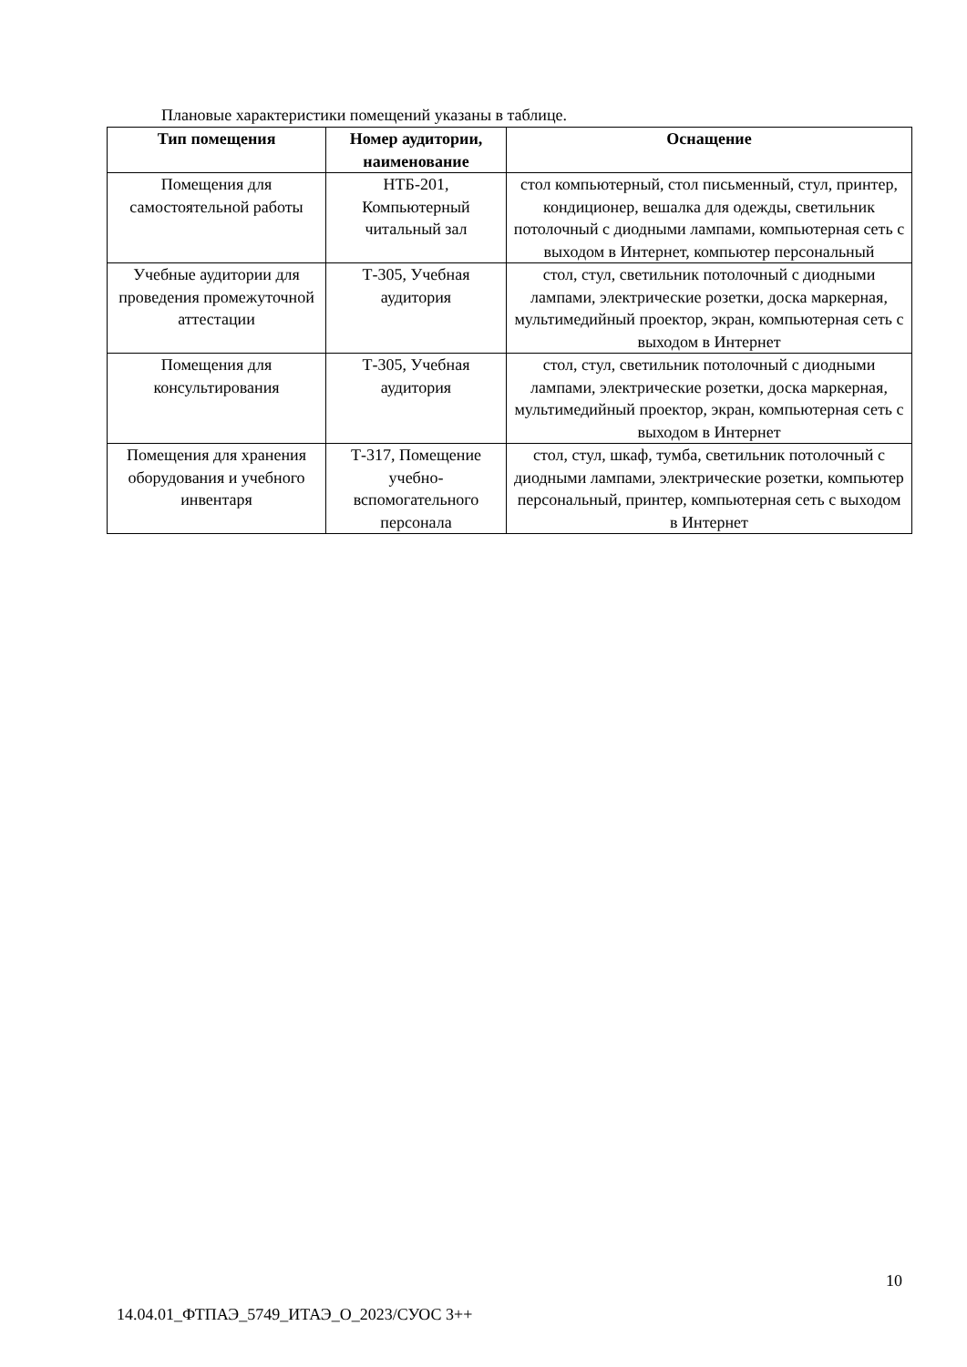Плановые характеристики помещений указаны в таблице.
| Тип помещения | Номер аудитории, наименование | Оснащение |
| --- | --- | --- |
| Помещения для самостоятельной работы | НТБ-201, Компьютерный читальный зал | стол компьютерный, стол письменный, стул, принтер, кондиционер, вешалка для одежды, светильник потолочный с диодными лампами, компьютерная сеть с выходом в Интернет, компьютер персональный |
| Учебные аудитории для проведения промежуточной аттестации | Т-305, Учебная аудитория | стол, стул, светильник потолочный с диодными лампами, электрические розетки, доска маркерная, мультимедийный проектор, экран, компьютерная сеть с выходом в Интернет |
| Помещения для консультирования | Т-305, Учебная аудитория | стол, стул, светильник потолочный с диодными лампами, электрические розетки, доска маркерная, мультимедийный проектор, экран, компьютерная сеть с выходом в Интернет |
| Помещения для хранения оборудования и учебного инвентаря | Т-317, Помещение учебно-вспомогательного персонала | стол, стул, шкаф, тумба, светильник потолочный с диодными лампами, электрические розетки, компьютер персональный, принтер, компьютерная сеть с выходом в Интернет |
10
14.04.01_ФТПАЭ_5749_ИТАЭ_О_2023/СУОС 3++